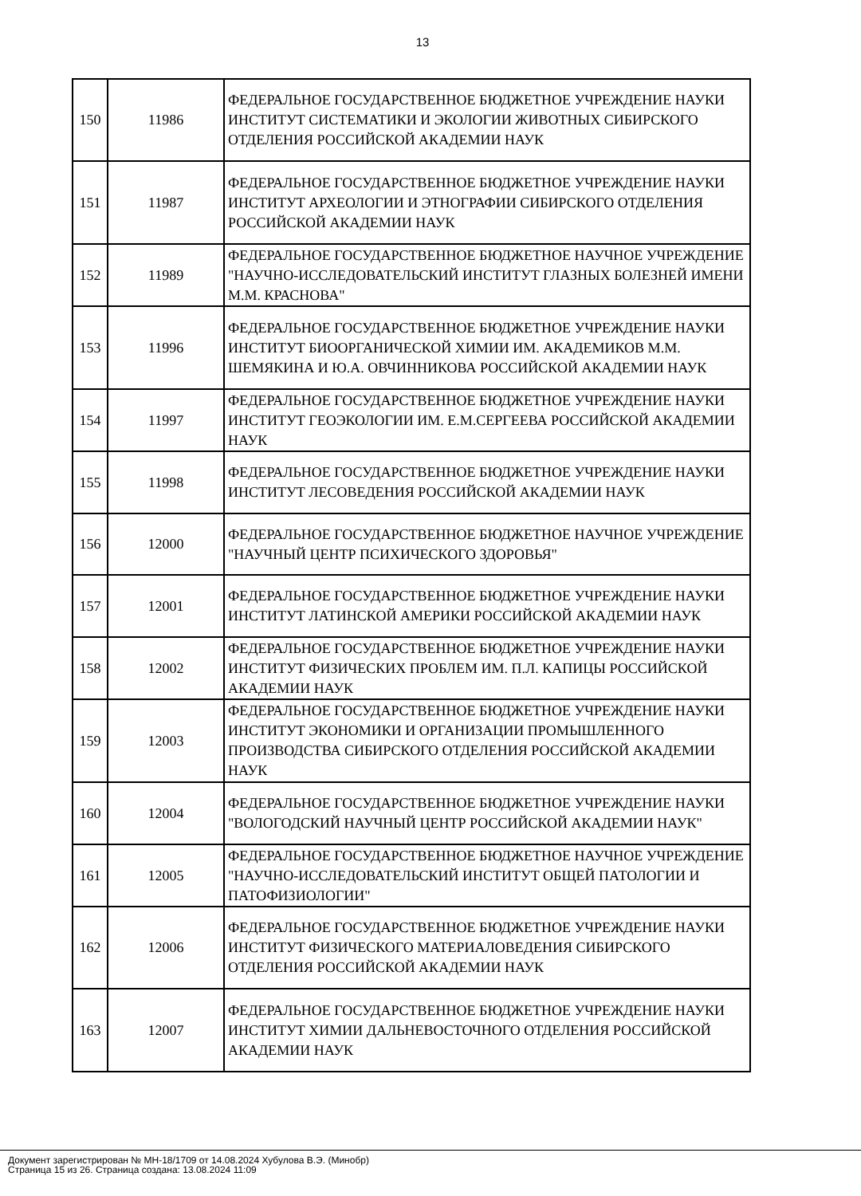13
| 150 | 11986 | ФЕДЕРАЛЬНОЕ ГОСУДАРСТВЕННОЕ БЮДЖЕТНОЕ УЧРЕЖДЕНИЕ НАУКИ ИНСТИТУТ СИСТЕМАТИКИ И ЭКОЛОГИИ ЖИВОТНЫХ СИБИРСКОГО ОТДЕЛЕНИЯ РОССИЙСКОЙ АКАДЕМИИ НАУК |
| 151 | 11987 | ФЕДЕРАЛЬНОЕ ГОСУДАРСТВЕННОЕ БЮДЖЕТНОЕ УЧРЕЖДЕНИЕ НАУКИ ИНСТИТУТ АРХЕОЛОГИИ И ЭТНОГРАФИИ СИБИРСКОГО ОТДЕЛЕНИЯ РОССИЙСКОЙ АКАДЕМИИ НАУК |
| 152 | 11989 | ФЕДЕРАЛЬНОЕ ГОСУДАРСТВЕННОЕ БЮДЖЕТНОЕ НАУЧНОЕ УЧРЕЖДЕНИЕ "НАУЧНО-ИССЛЕДОВАТЕЛЬСКИЙ ИНСТИТУТ ГЛАЗНЫХ БОЛЕЗНЕЙ ИМЕНИ М.М. КРАСНОВА" |
| 153 | 11996 | ФЕДЕРАЛЬНОЕ ГОСУДАРСТВЕННОЕ БЮДЖЕТНОЕ УЧРЕЖДЕНИЕ НАУКИ ИНСТИТУТ БИООРГАНИЧЕСКОЙ ХИМИИ ИМ. АКАДЕМИКОВ М.М. ШЕМЯКИНА И Ю.А. ОВЧИННИКОВА РОССИЙСКОЙ АКАДЕМИИ НАУК |
| 154 | 11997 | ФЕДЕРАЛЬНОЕ ГОСУДАРСТВЕННОЕ БЮДЖЕТНОЕ УЧРЕЖДЕНИЕ НАУКИ ИНСТИТУТ ГЕОЭКОЛОГИИ ИМ. Е.М.СЕРГЕЕВА РОССИЙСКОЙ АКАДЕМИИ НАУК |
| 155 | 11998 | ФЕДЕРАЛЬНОЕ ГОСУДАРСТВЕННОЕ БЮДЖЕТНОЕ УЧРЕЖДЕНИЕ НАУКИ ИНСТИТУТ ЛЕСОВЕДЕНИЯ РОССИЙСКОЙ АКАДЕМИИ НАУК |
| 156 | 12000 | ФЕДЕРАЛЬНОЕ ГОСУДАРСТВЕННОЕ БЮДЖЕТНОЕ НАУЧНОЕ УЧРЕЖДЕНИЕ "НАУЧНЫЙ ЦЕНТР ПСИХИЧЕСКОГО ЗДОРОВЬЯ" |
| 157 | 12001 | ФЕДЕРАЛЬНОЕ ГОСУДАРСТВЕННОЕ БЮДЖЕТНОЕ УЧРЕЖДЕНИЕ НАУКИ ИНСТИТУТ ЛАТИНСКОЙ АМЕРИКИ РОССИЙСКОЙ АКАДЕМИИ НАУК |
| 158 | 12002 | ФЕДЕРАЛЬНОЕ ГОСУДАРСТВЕННОЕ БЮДЖЕТНОЕ УЧРЕЖДЕНИЕ НАУКИ ИНСТИТУТ ФИЗИЧЕСКИХ ПРОБЛЕМ ИМ. П.Л. КАПИЦЫ РОССИЙСКОЙ АКАДЕМИИ НАУК |
| 159 | 12003 | ФЕДЕРАЛЬНОЕ ГОСУДАРСТВЕННОЕ БЮДЖЕТНОЕ УЧРЕЖДЕНИЕ НАУКИ ИНСТИТУТ ЭКОНОМИКИ И ОРГАНИЗАЦИИ ПРОМЫШЛЕННОГО ПРОИЗВОДСТВА СИБИРСКОГО ОТДЕЛЕНИЯ РОССИЙСКОЙ АКАДЕМИИ НАУК |
| 160 | 12004 | ФЕДЕРАЛЬНОЕ ГОСУДАРСТВЕННОЕ БЮДЖЕТНОЕ УЧРЕЖДЕНИЕ НАУКИ "ВОЛОГОДСКИЙ НАУЧНЫЙ ЦЕНТР РОССИЙСКОЙ АКАДЕМИИ НАУК" |
| 161 | 12005 | ФЕДЕРАЛЬНОЕ ГОСУДАРСТВЕННОЕ БЮДЖЕТНОЕ НАУЧНОЕ УЧРЕЖДЕНИЕ "НАУЧНО-ИССЛЕДОВАТЕЛЬСКИЙ ИНСТИТУТ ОБЩЕЙ ПАТОЛОГИИ И ПАТОФИЗИОЛОГИИ" |
| 162 | 12006 | ФЕДЕРАЛЬНОЕ ГОСУДАРСТВЕННОЕ БЮДЖЕТНОЕ УЧРЕЖДЕНИЕ НАУКИ ИНСТИТУТ ФИЗИЧЕСКОГО МАТЕРИАЛОВЕДЕНИЯ СИБИРСКОГО ОТДЕЛЕНИЯ РОССИЙСКОЙ АКАДЕМИИ НАУК |
| 163 | 12007 | ФЕДЕРАЛЬНОЕ ГОСУДАРСТВЕННОЕ БЮДЖЕТНОЕ УЧРЕЖДЕНИЕ НАУКИ ИНСТИТУТ ХИМИИ ДАЛЬНЕВОСТОЧНОГО ОТДЕЛЕНИЯ РОССИЙСКОЙ АКАДЕМИИ НАУК |
Документ зарегистрирован № МН-18/1709 от 14.08.2024 Хубулова В.Э. (Минобр)
Страница 15 из 26. Страница создана: 13.08.2024 11:09